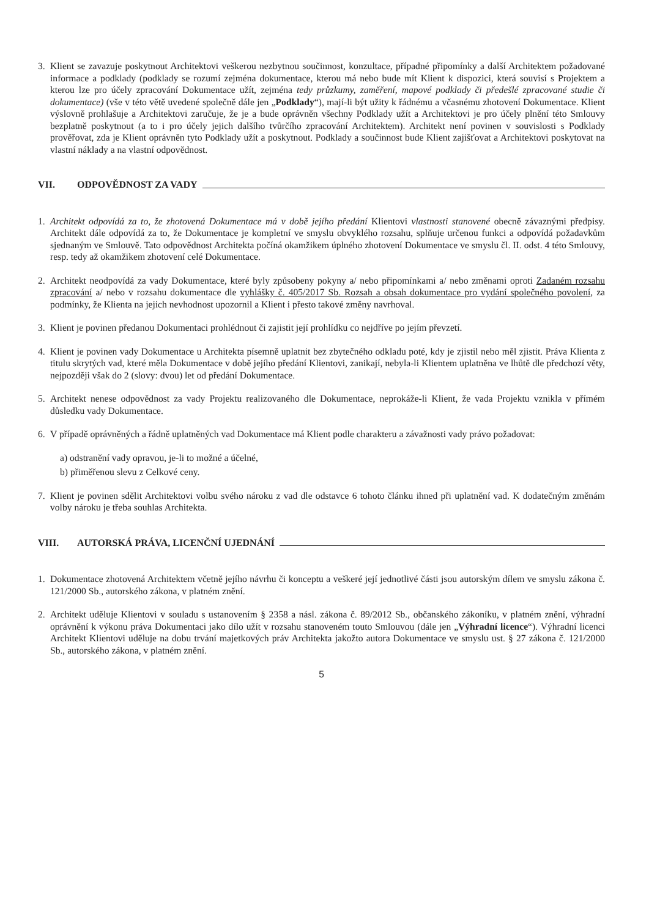3. Klient se zavazuje poskytnout Architektovi veškerou nezbytnou součinnost, konzultace, případné připomínky a další Architektem požadované informace a podklady (podklady se rozumí zejména dokumentace, kterou má nebo bude mít Klient k dispozici, která souvisí s Projektem a kterou lze pro účely zpracování Dokumentace užít, zejména tedy průzkumy, zaměření, mapové podklady či předešlé zpracované studie či dokumentace) (vše v této větě uvedené společně dále jen „Podklady“), mají-li být užity k řádnému a včasnému zhotovení Dokumentace. Klient výslovně prohlašuje a Architektovi zaručuje, že je a bude oprávněn všechny Podklady užít a Architektovi je pro účely plnění této Smlouvy bezplatně poskytnout (a to i pro účely jejich dalšího tvůrčího zpracování Architektem). Architekt není povinen v souvislosti s Podklady prověřovat, zda je Klient oprávněn tyto Podklady užít a poskytnout. Podklady a součinnost bude Klient zajišťovat a Architektovi poskytovat na vlastní náklady a na vlastní odpovědnost.
VII. ODPOVĚDNOST ZA VADY
1. Architekt odpovídá za to, že zhotovená Dokumentace má v době jejího předání Klientovi vlastnosti stanovené obecně závaznými předpisy. Architekt dále odpovídá za to, že Dokumentace je kompletní ve smyslu obvyklého rozsahu, splňuje určenou funkci a odpovídá požadavkům sjednaným ve Smlouvě. Tato odpovědnost Architekta počíná okamžikem úplného zhotovení Dokumentace ve smyslu čl. II. odst. 4 této Smlouvy, resp. tedy až okamžikem zhotovení celé Dokumentace.
2. Architekt neodpovídá za vady Dokumentace, které byly způsobeny pokyny a/ nebo připomínkami a/ nebo změnami oproti Zadaném rozsahu zpracování a/ nebo v rozsahu dokumentace dle vyhlášky č. 405/2017 Sb. Rozsah a obsah dokumentace pro vydání společného povolení, za podmínky, že Klienta na jejich nevhodnost upozornil a Klient i přesto takové změny navrhoval.
3. Klient je povinen předanou Dokumentaci prohlédnout či zajistit její prohlídku co nejdříve po jejím převzetí.
4. Klient je povinen vady Dokumentace u Architekta písemně uplatnit bez zbytečného odkladu poté, kdy je zjistil nebo měl zjistit. Práva Klienta z titulu skrytých vad, které měla Dokumentace v době jejího předání Klientovi, zanikají, nebyla-li Klientem uplatněna ve lhůtě dle předchozí věty, nejpozději však do 2 (slovy: dvou) let od předání Dokumentace.
5. Architekt nenese odpovědnost za vady Projektu realizovaného dle Dokumentace, neprokáže-li Klient, že vada Projektu vznikla v přímém důsledku vady Dokumentace.
6. V případě oprávněných a řádně uplatněných vad Dokumentace má Klient podle charakteru a závažnosti vady právo požadovat:
a) odstranění vady opravou, je-li to možné a účelné,
b) přiměřenou slevu z Celkové ceny.
7. Klient je povinen sdělit Architektovi volbu svého nároku z vad dle odstavce 6 tohoto článku ihned při uplatnění vad. K dodatečným změnám volby nároku je třeba souhlas Architekta.
VIII. AUTORSKÁ PRÁVA, LICENČNÍ UJEDNÁNÍ
1. Dokumentace zhotovená Architektem včetně jejího návrhu či konceptu a veškeré její jednotlivé části jsou autorským dílem ve smyslu zákona č. 121/2000 Sb., autorského zákona, v platném znění.
2. Architekt uděluje Klientovi v souladu s ustanovením § 2358 a násl. zákona č. 89/2012 Sb., občanského zákoníku, v platném znění, výhradní oprávnění k výkonu práva Dokumentaci jako dílo užít v rozsahu stanoveném touto Smlouvou (dále jen „Výhradní licence“). Výhradní licenci Architekt Klientovi uděluje na dobu trvání majetkových práv Architekta jakožto autora Dokumentace ve smyslu ust. § 27 zákona č. 121/2000 Sb., autorského zákona, v platném znění.
5